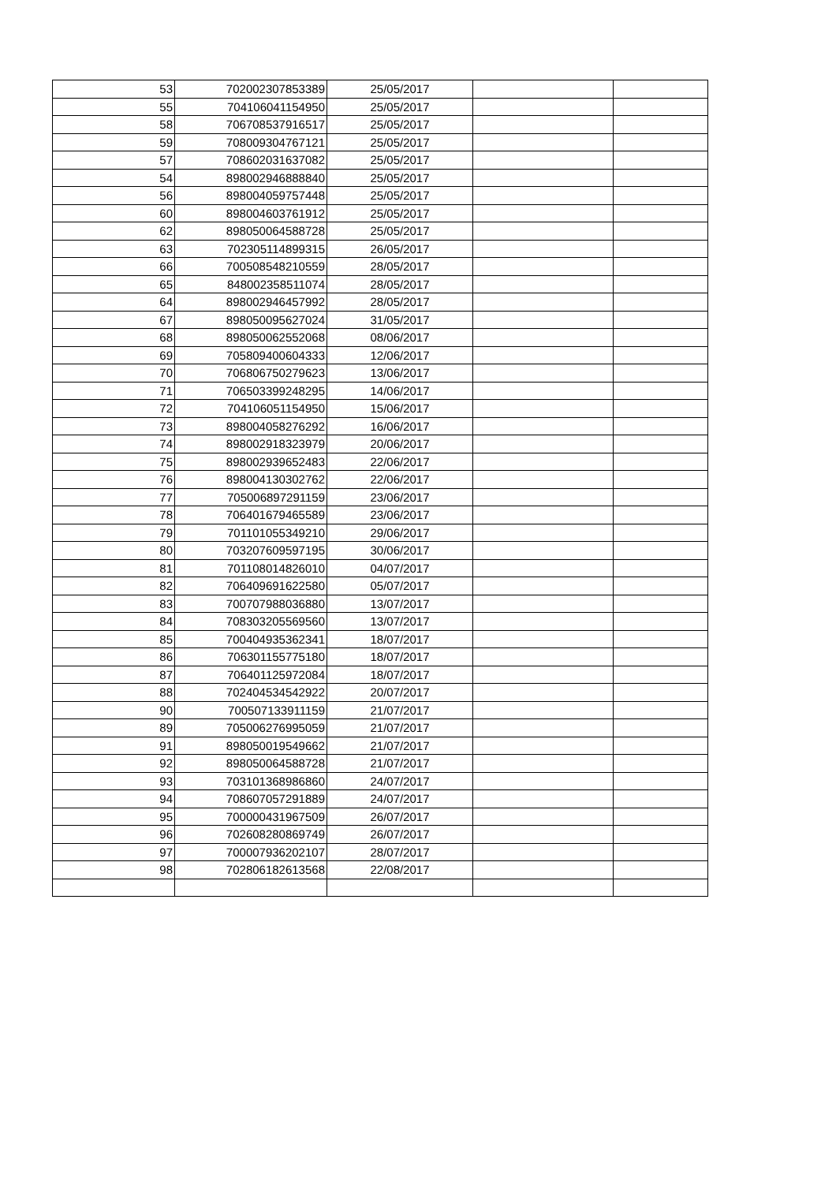| 53 | 702002307853389 | 25/05/2017 | | |
| 55 | 704106041154950 | 25/05/2017 | | |
| 58 | 706708537916517 | 25/05/2017 | | |
| 59 | 708009304767121 | 25/05/2017 | | |
| 57 | 708602031637082 | 25/05/2017 | | |
| 54 | 898002946888840 | 25/05/2017 | | |
| 56 | 898004059757448 | 25/05/2017 | | |
| 60 | 898004603761912 | 25/05/2017 | | |
| 62 | 898050064588728 | 25/05/2017 | | |
| 63 | 702305114899315 | 26/05/2017 | | |
| 66 | 700508548210559 | 28/05/2017 | | |
| 65 | 848002358511074 | 28/05/2017 | | |
| 64 | 898002946457992 | 28/05/2017 | | |
| 67 | 898050095627024 | 31/05/2017 | | |
| 68 | 898050062552068 | 08/06/2017 | | |
| 69 | 705809400604333 | 12/06/2017 | | |
| 70 | 706806750279623 | 13/06/2017 | | |
| 71 | 706503399248295 | 14/06/2017 | | |
| 72 | 704106051154950 | 15/06/2017 | | |
| 73 | 898004058276292 | 16/06/2017 | | |
| 74 | 898002918323979 | 20/06/2017 | | |
| 75 | 898002939652483 | 22/06/2017 | | |
| 76 | 898004130302762 | 22/06/2017 | | |
| 77 | 705006897291159 | 23/06/2017 | | |
| 78 | 706401679465589 | 23/06/2017 | | |
| 79 | 701101055349210 | 29/06/2017 | | |
| 80 | 703207609597195 | 30/06/2017 | | |
| 81 | 701108014826010 | 04/07/2017 | | |
| 82 | 706409691622580 | 05/07/2017 | | |
| 83 | 700707988036880 | 13/07/2017 | | |
| 84 | 708303205569560 | 13/07/2017 | | |
| 85 | 700404935362341 | 18/07/2017 | | |
| 86 | 706301155775180 | 18/07/2017 | | |
| 87 | 706401125972084 | 18/07/2017 | | |
| 88 | 702404534542922 | 20/07/2017 | | |
| 90 | 700507133911159 | 21/07/2017 | | |
| 89 | 705006276995059 | 21/07/2017 | | |
| 91 | 898050019549662 | 21/07/2017 | | |
| 92 | 898050064588728 | 21/07/2017 | | |
| 93 | 703101368986860 | 24/07/2017 | | |
| 94 | 708607057291889 | 24/07/2017 | | |
| 95 | 700000431967509 | 26/07/2017 | | |
| 96 | 702608280869749 | 26/07/2017 | | |
| 97 | 700007936202107 | 28/07/2017 | | |
| 98 | 702806182613568 | 22/08/2017 | | |